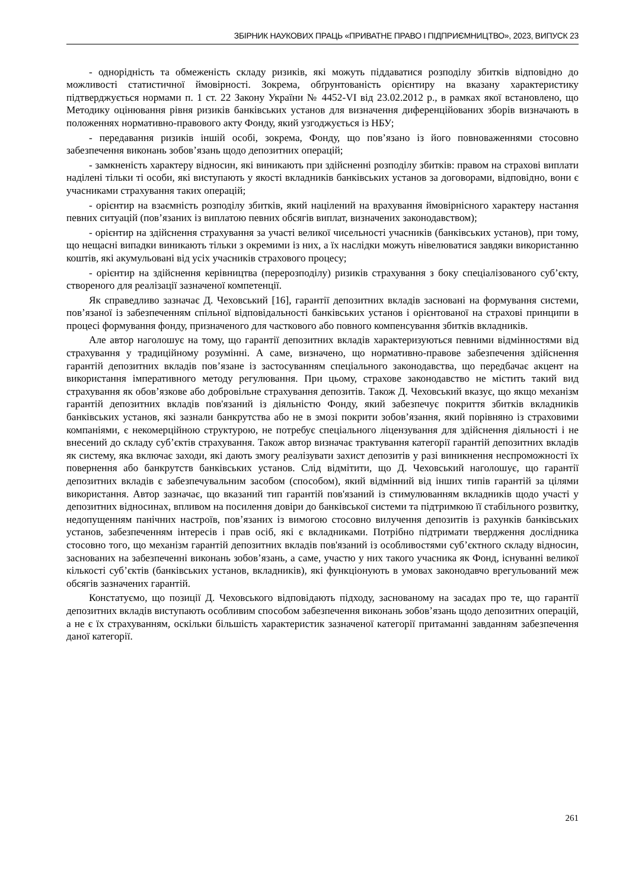ЗБІРНИК НАУКОВИХ ПРАЦЬ «ПРИВАТНЕ ПРАВО І ПІДПРИЄМНИЦТВО», 2023, ВИПУСК 23
- однорідність та обмеженість складу ризиків, які можуть піддаватися розподілу збитків відповідно до можливості статистичної ймовірності. Зокрема, обґрунтованість орієнтиру на вказану характеристику підтверджується нормами п. 1 ст. 22 Закону України № 4452-VI від 23.02.2012 р., в рамках якої встановлено, що Методику оцінювання рівня ризиків банківських установ для визначення диференційованих зборів визначають в положеннях нормативно-правового акту Фонду, який узгоджується із НБУ;
- передавання ризиків іншій особі, зокрема, Фонду, що пов’язано із його повноваженнями стосовно забезпечення виконань зобов’язань щодо депозитних операцій;
- замкненість характеру відносин, які виникають при здійсненні розподілу збитків: правом на страхові виплати наділені тільки ті особи, які виступають у якості вкладників банківських установ за договорами, відповідно, вони є учасниками страхування таких операцій;
- орієнтир на взаємність розподілу збитків, який націлений на врахування ймовірнісного характеру настання певних ситуацій (пов’язаних із виплатою певних обсягів виплат, визначених законодавством);
- орієнтир на здійснення страхування за участі великої чисельності учасників (банківських установ), при тому, що нещасні випадки виникають тільки з окремими із них, а їх наслідки можуть нівелюватися завдяки використанню коштів, які акумульовані від усіх учасників страхового процесу;
- орієнтир на здійснення керівництва (перерозподілу) ризиків страхування з боку спеціалізованого суб’єкту, створеного для реалізації зазначеної компетенції.
Як справедливо зазначає Д. Чеховський [16], гарантії депозитних вкладів засновані на формування системи, пов’язаної із забезпеченням спільної відповідальності банківських установ і орієнтованої на страхові принципи в процесі формування фонду, призначеного для часткового або повного компенсування збитків вкладників.
Але автор наголошує на тому, що гарантії депозитних вкладів характеризуються певними відмінностями від страхування у традиційному розумінні. А саме, визначено, що нормативно-правове забезпечення здійснення гарантій депозитних вкладів пов’язане із застосуванням спеціального законодавства, що передбачає акцент на використання імперативного методу регулювання. При цьому, страхове законодавство не містить такий вид страхування як обов’язкове або добровільне страхування депозитів. Також Д. Чеховський вказує, що якщо механізм гарантій депозитних вкладів пов'язаний із діяльністю Фонду, який забезпечує покриття збитків вкладників банківських установ, які зазнали банкрутства або не в змозі покрити зобов’язання, який порівняно із страховими компаніями, є некомерційною структурою, не потребує спеціального ліцензування для здійснення діяльності і не внесений до складу суб’єктів страхування. Також автор визначає трактування категорії гарантій депозитних вкладів як систему, яка включає заходи, які дають змогу реалізувати захист депозитів у разі виникнення неспроможності їх повернення або банкрутств банківських установ. Слід відмітити, що Д. Чеховський наголошує, що гарантії депозитних вкладів є забезпечувальним засобом (способом), який відмінний від інших типів гарантій за цілями використання. Автор зазначає, що вказаний тип гарантій пов'язаний із стимулюванням вкладників щодо участі у депозитних відносинах, впливом на посилення довіри до банківської системи та підтримкою її стабільного розвитку, недопущенням панічних настроїв, пов’язаних із вимогою стосовно вилучення депозитів із рахунків банківських установ, забезпеченням інтересів і прав осіб, які є вкладниками. Потрібно підтримати твердження дослідника стосовно того, що механізм гарантій депозитних вкладів пов'язаний із особливостями суб’єктного складу відносин, заснованих на забезпеченні виконань зобов’язань, а саме, участю у них такого учасника як Фонд, існуванні великої кількості суб’єктів (банківських установ, вкладників), які функціонують в умовах законодавчо врегульований меж обсягів зазначених гарантій.
Констатуємо, що позиції Д. Чеховського відповідають підходу, заснованому на засадах про те, що гарантії депозитних вкладів виступають особливим способом забезпечення виконань зобов’язань щодо депозитних операцій, а не є їх страхуванням, оскільки більшість характеристик зазначеної категорії притаманні завданням забезпечення даної категорії.
261